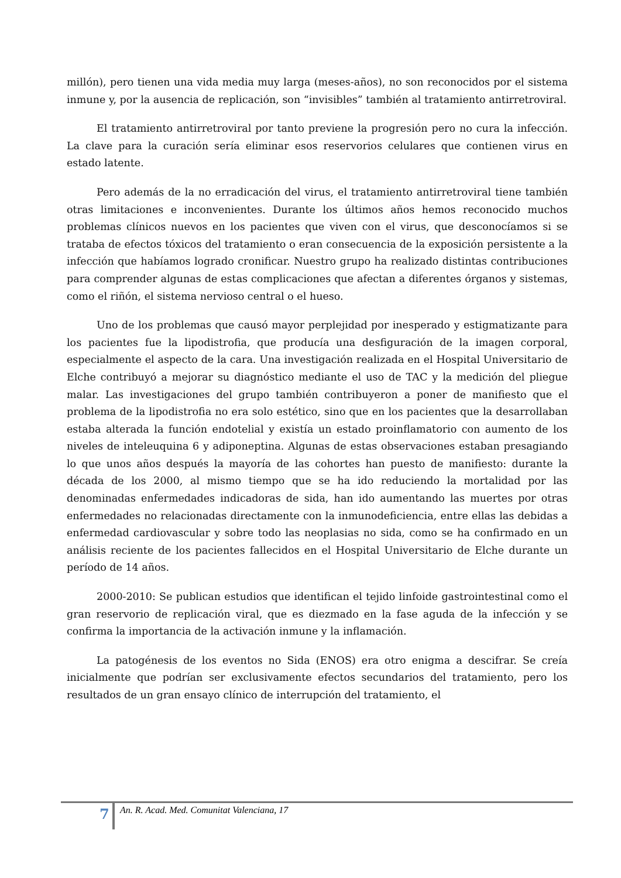millón), pero tienen una vida media muy larga (meses-años), no son reconocidos por el sistema inmune y, por la ausencia de replicación, son “invisibles” también al tratamiento antirretroviral.
El tratamiento antirretroviral por tanto previene la progresión pero no cura la infección. La clave para la curación sería eliminar esos reservorios celulares que contienen virus en estado latente.
Pero además de la no erradicación del virus, el tratamiento antirretroviral tiene también otras limitaciones e inconvenientes. Durante los últimos años hemos reconocido muchos problemas clínicos nuevos en los pacientes que viven con el virus, que desconocíamos si se trataba de efectos tóxicos del tratamiento o eran consecuencia de la exposición persistente a la infección que habíamos logrado cronificar. Nuestro grupo ha realizado distintas contribuciones para comprender algunas de estas complicaciones que afectan a diferentes órganos y sistemas, como el riñón, el sistema nervioso central o el hueso.
Uno de los problemas que causó mayor perplejidad por inesperado y estigmatizante para los pacientes fue la lipodistrofia, que producía una desfiguración de la imagen corporal, especialmente el aspecto de la cara. Una investigación realizada en el Hospital Universitario de Elche contribuyó a mejorar su diagnóstico mediante el uso de TAC y la medición del pliegue malar. Las investigaciones del grupo también contribuyeron a poner de manifiesto que el problema de la lipodistrofia no era solo estético, sino que en los pacientes que la desarrollaban estaba alterada la función endotelial y existía un estado proinflamatorio con aumento de los niveles de inteleuquina 6 y adiponeptina. Algunas de estas observaciones estaban presagiando lo que unos años después la mayoría de las cohortes han puesto de manifiesto: durante la década de los 2000, al mismo tiempo que se ha ido reduciendo la mortalidad por las denominadas enfermedades indicadoras de sida, han ido aumentando las muertes por otras enfermedades no relacionadas directamente con la inmunodeficiencia, entre ellas las debidas a enfermedad cardiovascular y sobre todo las neoplasias no sida, como se ha confirmado en un análisis reciente de los pacientes fallecidos en el Hospital Universitario de Elche durante un período de 14 años.
2000-2010: Se publican estudios que identifican el tejido linfoide gastrointestinal como el gran reservorio de replicación viral, que es diezmado en la fase aguda de la infección y se confirma la importancia de la activación inmune y la inflamación.
La patogénesis de los eventos no Sida (ENOS) era otro enigma a descifrar. Se creía inicialmente que podrían ser exclusivamente efectos secundarios del tratamiento, pero los resultados de un gran ensayo clínico de interrupción del tratamiento, el
7 An. R. Acad. Med. Comunitat Valenciana, 17